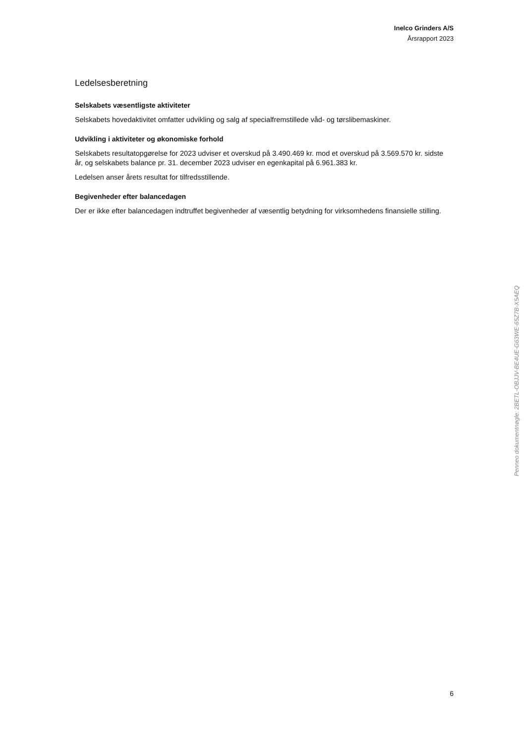Inelco Grinders A/S
Årsrapport 2023
Ledelsesberetning
Selskabets væsentligste aktiviteter
Selskabets hovedaktivitet omfatter udvikling og salg af specialfremstillede våd- og tørslibemaskiner.
Udvikling i aktiviteter og økonomiske forhold
Selskabets resultatopgørelse for 2023 udviser et overskud på 3.490.469 kr. mod et overskud på 3.569.570 kr. sidste år, og selskabets balance pr. 31. december 2023 udviser en egenkapital på 6.961.383 kr.
Ledelsen anser årets resultat for tilfredsstillende.
Begivenheder efter balancedagen
Der er ikke efter balancedagen indtruffet begivenheder af væsentlig betydning for virksomhedens finansielle stilling.
Penneo dokumentnøgle: 2BETL-OBJJV-BE4UE-G63WE-65Z7B-X5AEQ
6